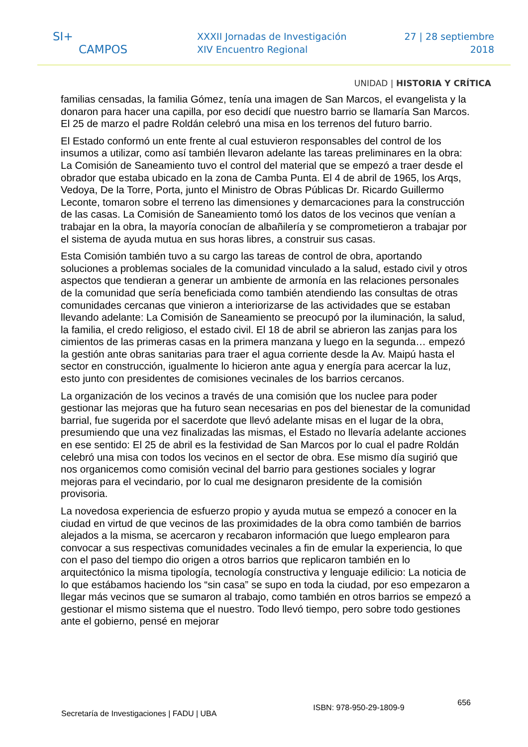SI+
CAMPOS
XXXII Jornadas de Investigación
XIV Encuentro Regional
27 | 28 septiembre
2018
UNIDAD | HISTORIA Y CRÍTICA
familias censadas, la familia Gómez, tenía una imagen de San Marcos, el evangelista y la donaron para hacer una capilla, por eso decidí que nuestro barrio se llamaría San Marcos. El 25 de marzo el padre Roldán celebró una misa en los terrenos del futuro barrio.
El Estado conformó un ente frente al cual estuvieron responsables del control de los insumos a utilizar, como así también llevaron adelante las tareas preliminares en la obra: La Comisión de Saneamiento tuvo el control del material que se empezó a traer desde el obrador que estaba ubicado en la zona de Camba Punta. El 4 de abril de 1965, los Arqs, Vedoya, De la Torre, Porta, junto el Ministro de Obras Públicas Dr. Ricardo Guillermo Leconte, tomaron sobre el terreno las dimensiones y demarcaciones para la construcción de las casas. La Comisión de Saneamiento tomó los datos de los vecinos que venían a trabajar en la obra, la mayoría conocían de albañilería y se comprometieron a trabajar por el sistema de ayuda mutua en sus horas libres, a construir sus casas.
Esta Comisión también tuvo a su cargo las tareas de control de obra, aportando soluciones a problemas sociales de la comunidad vinculado a la salud, estado civil y otros aspectos que tendieran a generar un ambiente de armonía en las relaciones personales de la comunidad que sería beneficiada como también atendiendo las consultas de otras comunidades cercanas que vinieron a interiorizarse de las actividades que se estaban llevando adelante: La Comisión de Saneamiento se preocupó por la iluminación, la salud, la familia, el credo religioso, el estado civil. El 18 de abril se abrieron las zanjas para los cimientos de las primeras casas en la primera manzana y luego en la segunda… empezó la gestión ante obras sanitarias para traer el agua corriente desde la Av. Maipú hasta el sector en construcción, igualmente lo hicieron ante agua y energía para acercar la luz, esto junto con presidentes de comisiones vecinales de los barrios cercanos.
La organización de los vecinos a través de una comisión que los nuclee para poder gestionar las mejoras que ha futuro sean necesarias en pos del bienestar de la comunidad barrial, fue sugerida por el sacerdote que llevó adelante misas en el lugar de la obra, presumiendo que una vez finalizadas las mismas, el Estado no llevaría adelante acciones en ese sentido: El 25 de abril es la festividad de San Marcos por lo cual el padre Roldán celebró una misa con todos los vecinos en el sector de obra. Ese mismo día sugirió que nos organicemos como comisión vecinal del barrio para gestiones sociales y lograr mejoras para el vecindario, por lo cual me designaron presidente de la comisión provisoria.
La novedosa experiencia de esfuerzo propio y ayuda mutua se empezó a conocer en la ciudad en virtud de que vecinos de las proximidades de la obra como también de barrios alejados a la misma, se acercaron y recabaron información que luego emplearon para convocar a sus respectivas comunidades vecinales a fin de emular la experiencia, lo que con el paso del tiempo dio origen a otros barrios que replicaron también en lo arquitectónico la misma tipología, tecnología constructiva y lenguaje edilicio: La noticia de lo que estábamos haciendo los “sin casa” se supo en toda la ciudad, por eso empezaron a llegar más vecinos que se sumaron al trabajo, como también en otros barrios se empezó a gestionar el mismo sistema que el nuestro. Todo llevó tiempo, pero sobre todo gestiones ante el gobierno, pensé en mejorar
Secretaría de Investigaciones | FADU | UBA
ISBN: 978-950-29-1809-9
656